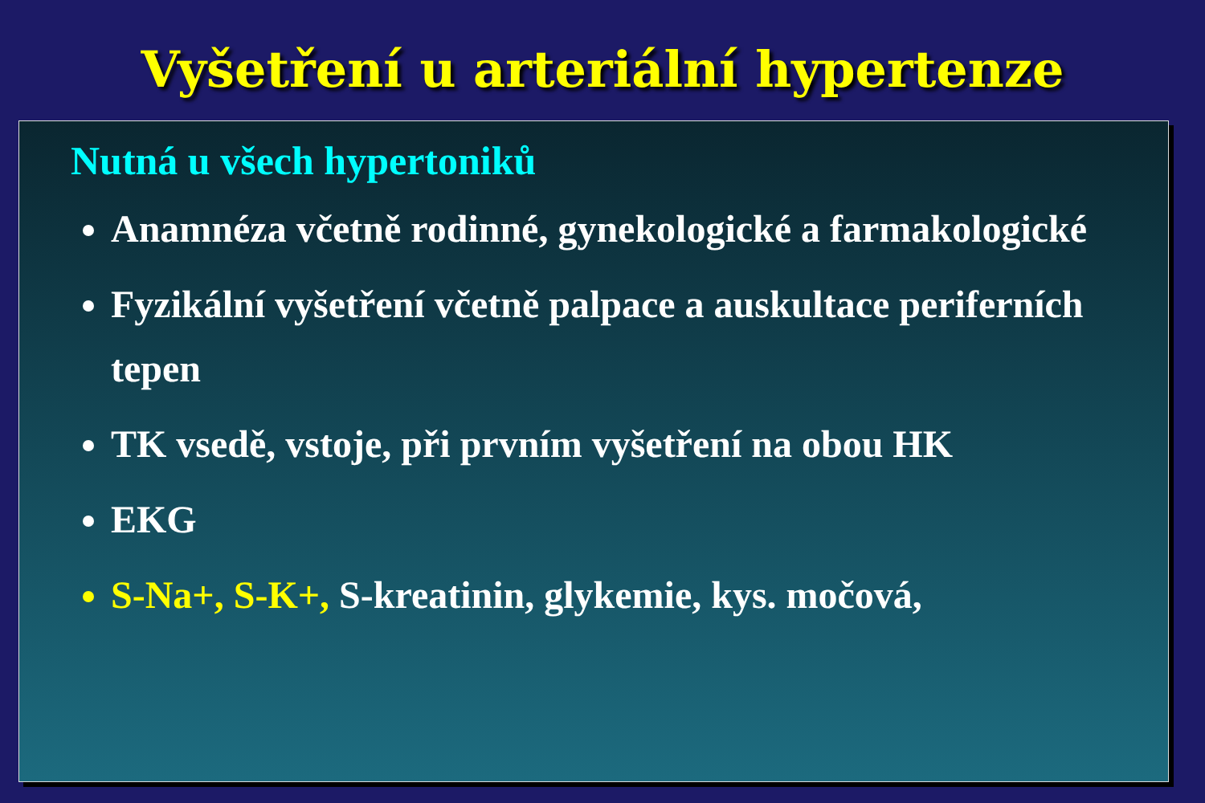Vyšetření u arteriální hypertenze
Nutná u všech hypertoniků
Anamnéza včetně rodinné, gynekologické a farmakologické
Fyzikální vyšetření včetně palpace a auskultace periferních tepen
TK vsedě, vstoje, při prvním vyšetření na obou HK
EKG
S-Na+, S-K+, S-kreatinin, glykemie, kys. močová,